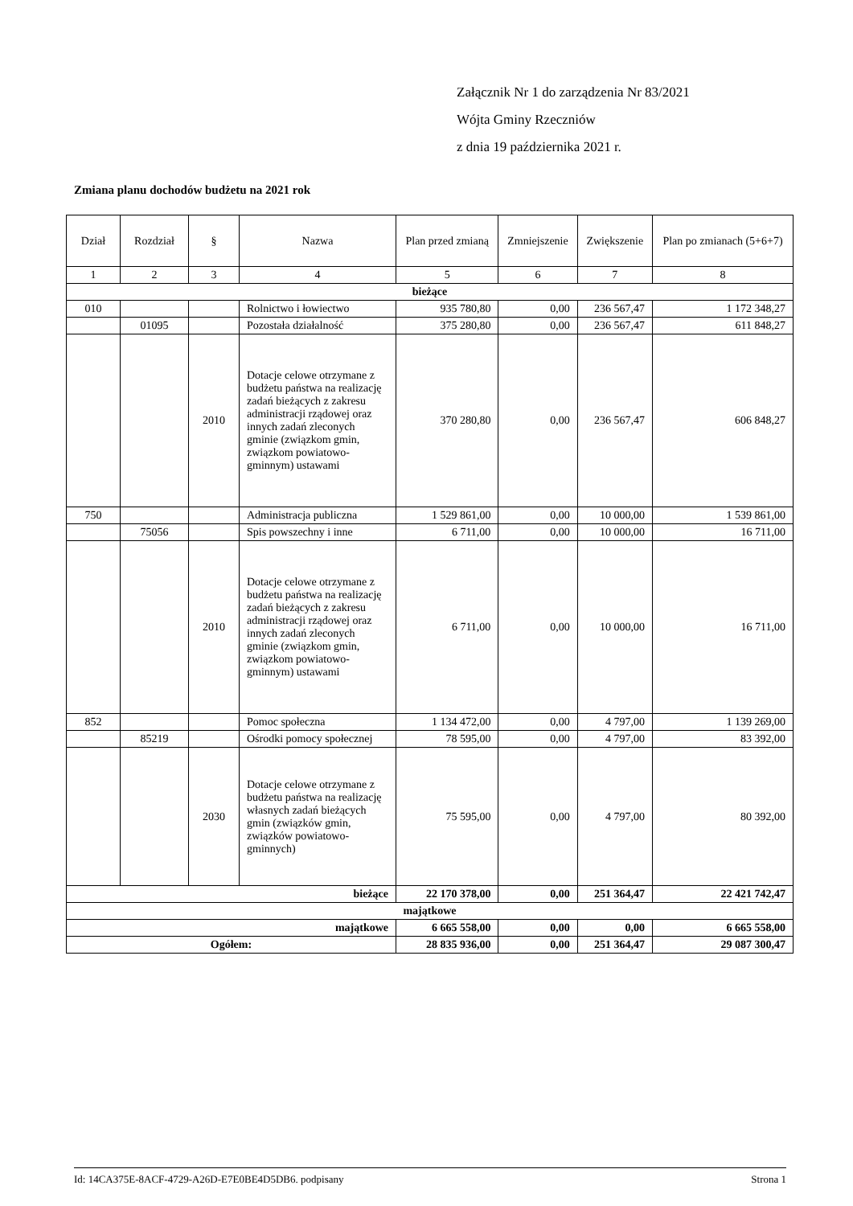Załącznik Nr 1 do zarządzenia Nr 83/2021
Wójta Gminy Rzeczniów
z dnia 19 października 2021 r.
Zmiana planu dochodów budżetu na 2021 rok
| Dział | Rozdział | § | Nazwa | Plan przed zmianą | Zmniejszenie | Zwiększenie | Plan po zmianach (5+6+7) |
| --- | --- | --- | --- | --- | --- | --- | --- |
| 1 | 2 | 3 | 4 | 5 | 6 | 7 | 8 |
| bieżące | | | | | | | |
| 010 | | | Rolnictwo i łowiectwo | 935 780,80 | 0,00 | 236 567,47 | 1 172 348,27 |
| | 01095 | | Pozostała działalność | 375 280,80 | 0,00 | 236 567,47 | 611 848,27 |
| | | 2010 | Dotacje celowe otrzymane z budżetu państwa na realizację zadań bieżących z zakresu administracji rządowej oraz innych zadań zleconych gminie (związkom gmin, związkom powiatowo-gminnym) ustawami | 370 280,80 | 0,00 | 236 567,47 | 606 848,27 |
| 750 | | | Administracja publiczna | 1 529 861,00 | 0,00 | 10 000,00 | 1 539 861,00 |
| | 75056 | | Spis powszechny i inne | 6 711,00 | 0,00 | 10 000,00 | 16 711,00 |
| | | 2010 | Dotacje celowe otrzymane z budżetu państwa na realizację zadań bieżących z zakresu administracji rządowej oraz innych zadań zleconych gminie (związkom gmin, związkom powiatowo-gminnym) ustawami | 6 711,00 | 0,00 | 10 000,00 | 16 711,00 |
| 852 | | | Pomoc społeczna | 1 134 472,00 | 0,00 | 4 797,00 | 1 139 269,00 |
| | 85219 | | Ośrodki pomocy społecznej | 78 595,00 | 0,00 | 4 797,00 | 83 392,00 |
| | | 2030 | Dotacje celowe otrzymane z budżetu państwa na realizację własnych zadań bieżących gmin (związków gmin, związków powiatowo-gminnych) | 75 595,00 | 0,00 | 4 797,00 | 80 392,00 |
| bieżące | | | | 22 170 378,00 | 0,00 | 251 364,47 | 22 421 742,47 |
| majątkowe | | | | | | | |
| majątkowe | | | | 6 665 558,00 | 0,00 | 0,00 | 6 665 558,00 |
| Ogółem: | | | | 28 835 936,00 | 0,00 | 251 364,47 | 29 087 300,47 |
Id: 14CA375E-8ACF-4729-A26D-E7E0BE4D5DB6. podpisany Strona 1